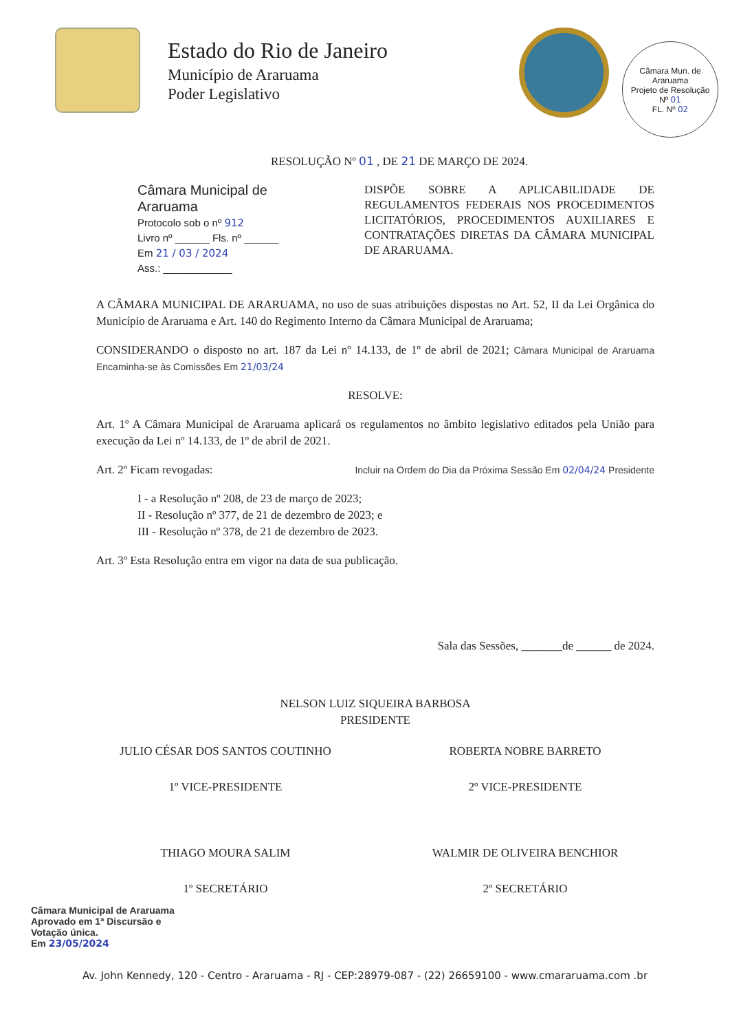Câmara Mun. de Araruama
Projeto de Resolução
Nº 01
FL. Nº 02
Estado do Rio de Janeiro
Município de Araruama
Poder Legislativo
RESOLUÇÃO Nº 01 , DE 21 DE MARÇO DE 2024.
Câmara Municipal de Araruama
Protocolo sob o nº 912
Livro nº ______ Fls. nº ______
Em 21 / 03 / 2024
Ass.: ____________
DISPÕE SOBRE A APLICABILIDADE DE REGULAMENTOS FEDERAIS NOS PROCEDIMENTOS LICITATÓRIOS, PROCEDIMENTOS AUXILIARES E CONTRATAÇÕES DIRETAS DA CÂMARA MUNICIPAL DE ARARUAMA.
A CÂMARA MUNICIPAL DE ARARUAMA, no uso de suas atribuições dispostas no Art. 52, II da Lei Orgânica do Município de Araruama e Art. 140 do Regimento Interno da Câmara Municipal de Araruama;
CONSIDERANDO o disposto no art. 187 da Lei nº 14.133, de 1º de abril de 2021; Câmara Municipal de Araruama Encaminha-se às Comissões Em 21/03/24
RESOLVE:
Art. 1º A Câmara Municipal de Araruama aplicará os regulamentos no âmbito legislativo editados pela União para execução da Lei nº 14.133, de 1º de abril de 2021.
Art. 2º Ficam revogadas: Incluir na Ordem do Dia da Próxima Sessão Em 02/04/24 Presidente
I - a Resolução nº 208, de 23 de março de 2023;
II - Resolução nº 377, de 21 de dezembro de 2023; e
III - Resolução nº 378, de 21 de dezembro de 2023.
Art. 3º Esta Resolução entra em vigor na data de sua publicação.
Sala das Sessões, _______de ______ de 2024.
NELSON LUIZ SIQUEIRA BARBOSA
PRESIDENTE
JULIO CÉSAR DOS SANTOS COUTINHO
1º VICE-PRESIDENTE
ROBERTA NOBRE BARRETO
2º VICE-PRESIDENTE
THIAGO MOURA SALIM
1º SECRETÁRIO
WALMIR DE OLIVEIRA BENCHIOR
2º SECRETÁRIO
Câmara Municipal de Araruama
Aprovado em 1ª Discursão e
Votação única.
Em 23/05/2024
Av. John Kennedy, 120 - Centro - Araruama - RJ - CEP:28979-087 - (22) 26659100 - www.cmararuama.com .br